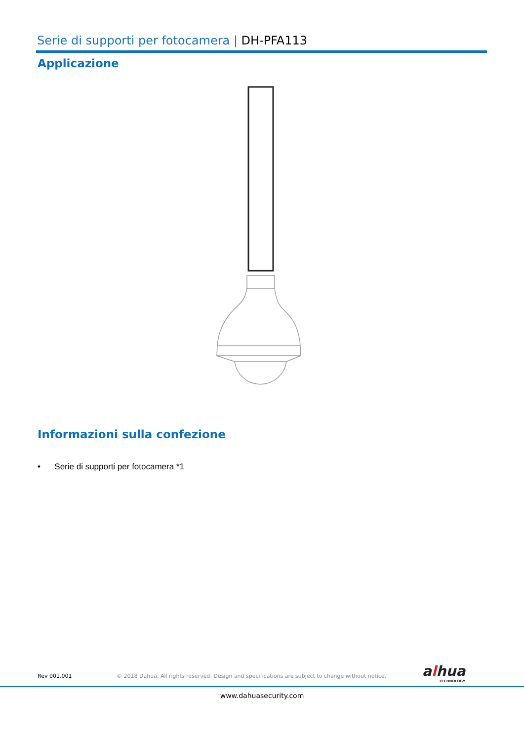Serie di supporti per fotocamera | DH-PFA113
Applicazione
Informazioni sulla confezione
• Serie di supporti per fotocamera *1
Rev 001.001
© 2018 Dahua. All rights reserved. Design and specifications are subject to change without notice.
alhua
TECHNOLOGY
www.dahuasecurity.com